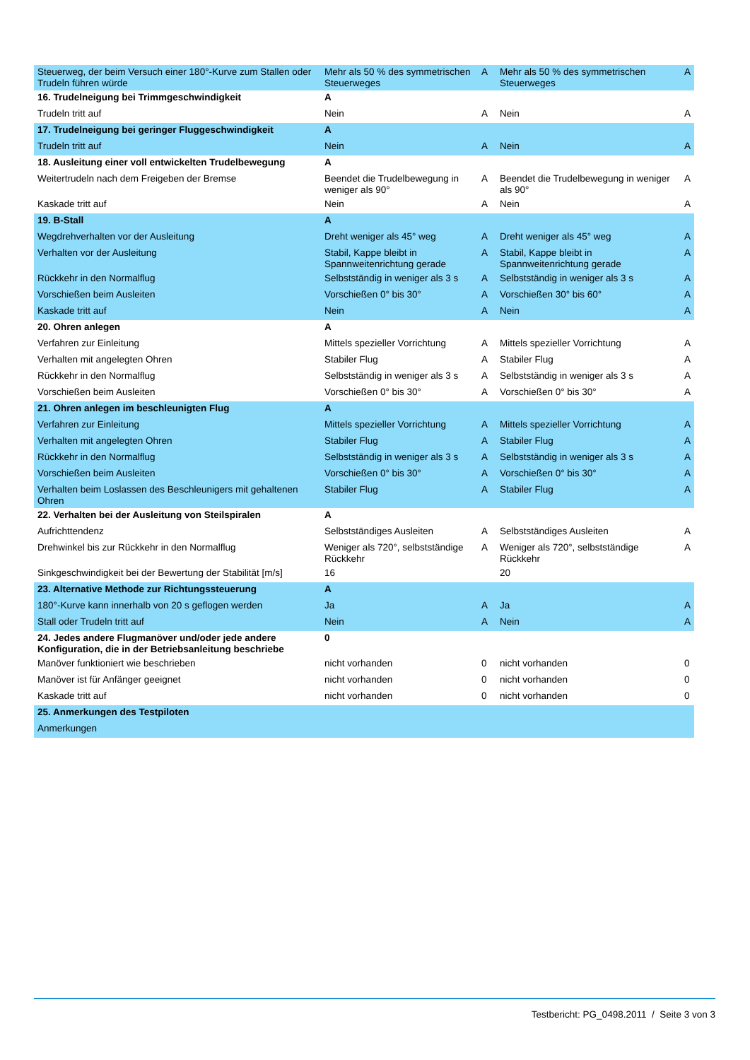| Steuerweg, der beim Versuch einer 180°-Kurve zum Stallen oder Trudeln führen würde | Mehr als 50 % des symmetrischen Steuerweges | A | Mehr als 50 % des symmetrischen Steuerweges | A |
| 16. Trudelneigung bei Trimmgeschwindigkeit | A | | | |
| Trudeln tritt auf | Nein | A | Nein | A |
| 17. Trudelneigung bei geringer Fluggeschwindigkeit | A | | | |
| Trudeln tritt auf | Nein | A | Nein | A |
| 18. Ausleitung einer voll entwickelten Trudelbewegung | A | | | |
| Weitertrudeln nach dem Freigeben der Bremse | Beendet die Trudelbewegung in weniger als 90° | A | Beendet die Trudelbewegung in weniger als 90° | A |
| Kaskade tritt auf | Nein | A | Nein | A |
| 19. B-Stall | A | | | |
| Wegdrehverhalten vor der Ausleitung | Dreht weniger als 45° weg | A | Dreht weniger als 45° weg | A |
| Verhalten vor der Ausleitung | Stabil, Kappe bleibt in Spannweitenrichtung gerade | A | Stabil, Kappe bleibt in Spannweitenrichtung gerade | A |
| Rückkehr in den Normalflug | Selbstständig in weniger als 3 s | A | Selbstständig in weniger als 3 s | A |
| Vorschießen beim Ausleiten | Vorschießen 0° bis 30° | A | Vorschießen 30° bis 60° | A |
| Kaskade tritt auf | Nein | A | Nein | A |
| 20. Ohren anlegen | A | | | |
| Verfahren zur Einleitung | Mittels spezieller Vorrichtung | A | Mittels spezieller Vorrichtung | A |
| Verhalten mit angelegten Ohren | Stabiler Flug | A | Stabiler Flug | A |
| Rückkehr in den Normalflug | Selbstständig in weniger als 3 s | A | Selbstständig in weniger als 3 s | A |
| Vorschießen beim Ausleiten | Vorschießen 0° bis 30° | A | Vorschießen 0° bis 30° | A |
| 21. Ohren anlegen im beschleunigten Flug | A | | | |
| Verfahren zur Einleitung | Mittels spezieller Vorrichtung | A | Mittels spezieller Vorrichtung | A |
| Verhalten mit angelegten Ohren | Stabiler Flug | A | Stabiler Flug | A |
| Rückkehr in den Normalflug | Selbstständig in weniger als 3 s | A | Selbstständig in weniger als 3 s | A |
| Vorschießen beim Ausleiten | Vorschießen 0° bis 30° | A | Vorschießen 0° bis 30° | A |
| Verhalten beim Loslassen des Beschleunigers mit gehaltenen Ohren | Stabiler Flug | A | Stabiler Flug | A |
| 22. Verhalten bei der Ausleitung von Steilspiralen | A | | | |
| Aufrichttendenz | Selbstständiges Ausleiten | A | Selbstständiges Ausleiten | A |
| Drehwinkel bis zur Rückkehr in den Normalflug | Weniger als 720°, selbstständige Rückkehr | A | Weniger als 720°, selbstständige Rückkehr | A |
| Sinkgeschwindigkeit bei der Bewertung der Stabilität [m/s] | 16 | | 20 | |
| 23. Alternative Methode zur Richtungssteuerung | A | | | |
| 180°-Kurve kann innerhalb von 20 s geflogen werden | Ja | A | Ja | A |
| Stall oder Trudeln tritt auf | Nein | A | Nein | A |
| 24. Jedes andere Flugmanöver und/oder jede andere Konfiguration, die in der Betriebsanleitung beschriebe | 0 | | | |
| Manöver funktioniert wie beschrieben | nicht vorhanden | 0 | nicht vorhanden | 0 |
| Manöver ist für Anfänger geeignet | nicht vorhanden | 0 | nicht vorhanden | 0 |
| Kaskade tritt auf | nicht vorhanden | 0 | nicht vorhanden | 0 |
| 25. Anmerkungen des Testpiloten | | | | |
| Anmerkungen | | | | |
Testbericht: PG_0498.2011 / Seite 3 von 3